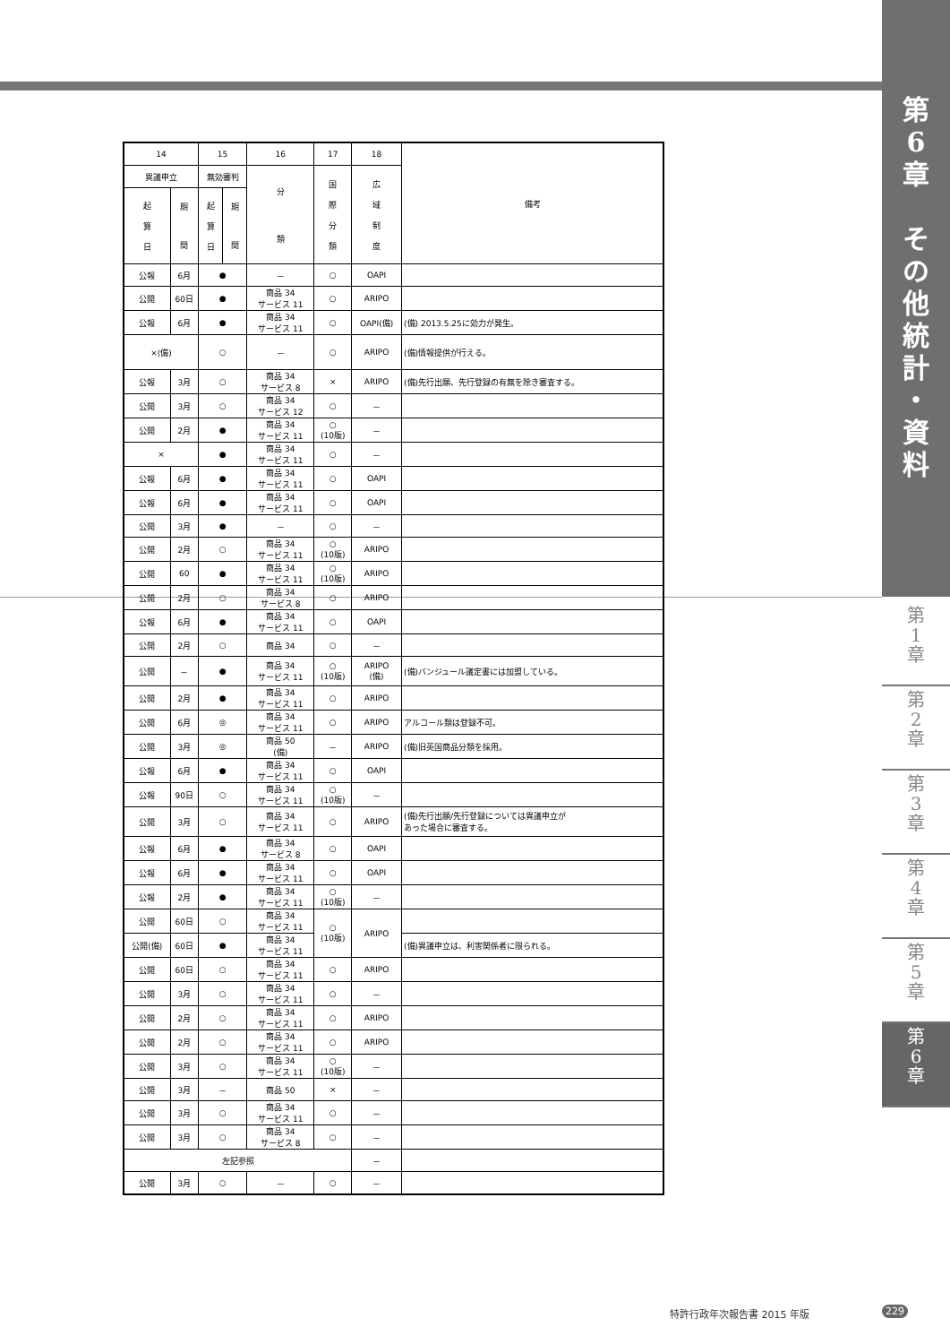第
6
章
そ
の
他
統
計
・
資
料
| 14 | | 15 | | 16 | 17 | 18 | 備考 |
| --- | --- | --- | --- | --- | --- | --- | --- |
| 異議申立 | | 無効審判 | | 分 類 | 国 際 分 類 | 広 域 制 度 | |
| 起 算 日 | 期 間 | 起 算 日 | 期 間 | | | | |
| 公報 | 6月 | ● | | － | ○ | OAPI | |
| 公開 | 60日 | ● | | 商品 34 サービス 11 | ○ | ARIPO | |
| 公報 | 6月 | ● | | 商品 34 サービス 11 | ○ | OAPI(備) | (備) 2013.5.25に効力が発生。 |
| ×(備) | | ○ | | － | ○ | ARIPO | (備)情報提供が行える。 |
| 公報 | 3月 | ○ | | 商品 34 サービス 8 | × | ARIPO | (備)先行出願、先行登録の有無を除き審査する。 |
| 公開 | 3月 | ○ | | 商品 34 サービス 12 | ○ | － | |
| 公開 | 2月 | ● | | 商品 34 サービス 11 | ○ (10版) | － | |
| × | | ● | | 商品 34 サービス 11 | ○ | － | |
| 公報 | 6月 | ● | | 商品 34 サービス 11 | ○ | OAPI | |
| 公報 | 6月 | ● | | 商品 34 サービス 11 | ○ | OAPI | |
| 公開 | 3月 | ● | | － | ○ | － | |
| 公開 | 2月 | ○ | | 商品 34 サービス 11 | ○ (10版) | ARIPO | |
| 公開 | 60 | ● | | 商品 34 サービス 11 | ○ (10版) | ARIPO | |
| 公開 | 2月 | ○ | | 商品 34 サービス 8 | ○ | ARIPO | |
| 公報 | 6月 | ● | | 商品 34 サービス 11 | ○ | OAPI | |
| 公開 | 2月 | ○ | | 商品 34 | ○ | － | |
| 公開 | － | ● | | 商品 34 サービス 11 | ○ (10版) | ARIPO (備) | (備)バンジュール議定書には加盟している。 |
| 公開 | 2月 | ● | | 商品 34 サービス 11 | ○ | ARIPO | |
| 公開 | 6月 | ◎ | | 商品 34 サービス 11 | ○ | ARIPO | アルコール類は登録不可。 |
| 公開 | 3月 | ◎ | | 商品 50 (備) | － | ARIPO | (備)旧英国商品分類を採用。 |
| 公報 | 6月 | ● | | 商品 34 サービス 11 | ○ | OAPI | |
| 公報 | 90日 | ○ | | 商品 34 サービス 11 | ○ (10版) | － | |
| 公開 | 3月 | ○ | | 商品 34 サービス 11 | ○ | ARIPO | (備)先行出願/先行登録については異議申立が あった場合に審査する。 |
| 公報 | 6月 | ● | | 商品 34 サービス 8 | ○ | OAPI | |
| 公報 | 6月 | ● | | 商品 34 サービス 11 | ○ | OAPI | |
| 公報 | 2月 | ● | | 商品 34 サービス 11 | ○ (10版) | － | |
| 公開 | 60日 | ○ | | 商品 34 サービス 11 | ○ (10版) | ARIPO | |
| 公開(備) | 60日 | ● | | 商品 34 サービス 11 | | | (備)異議申立は、利害関係者に限られる。 |
| 公開 | 60日 | ○ | | 商品 34 サービス 11 | ○ | ARIPO | |
| 公開 | 3月 | ○ | | 商品 34 サービス 11 | ○ | － | |
| 公開 | 2月 | ○ | | 商品 34 サービス 11 | ○ | ARIPO | |
| 公開 | 2月 | ○ | | 商品 34 サービス 11 | ○ | ARIPO | |
| 公開 | 3月 | ○ | | 商品 34 サービス 11 | ○ (10版) | － | |
| 公開 | 3月 | － | | 商品 50 | × | － | |
| 公開 | 3月 | ○ | | 商品 34 サービス 11 | ○ | － | |
| 公開 | 3月 | ○ | | 商品 34 サービス 8 | ○ | － | |
| 左記参照 | | | | | | － | |
| 公開 | 3月 | ○ | | － | ○ | － | |
第
1
章
第
2
章
第
3
章
第
4
章
第
5
章
第
6
章
特許行政年次報告書 2015 年版 229